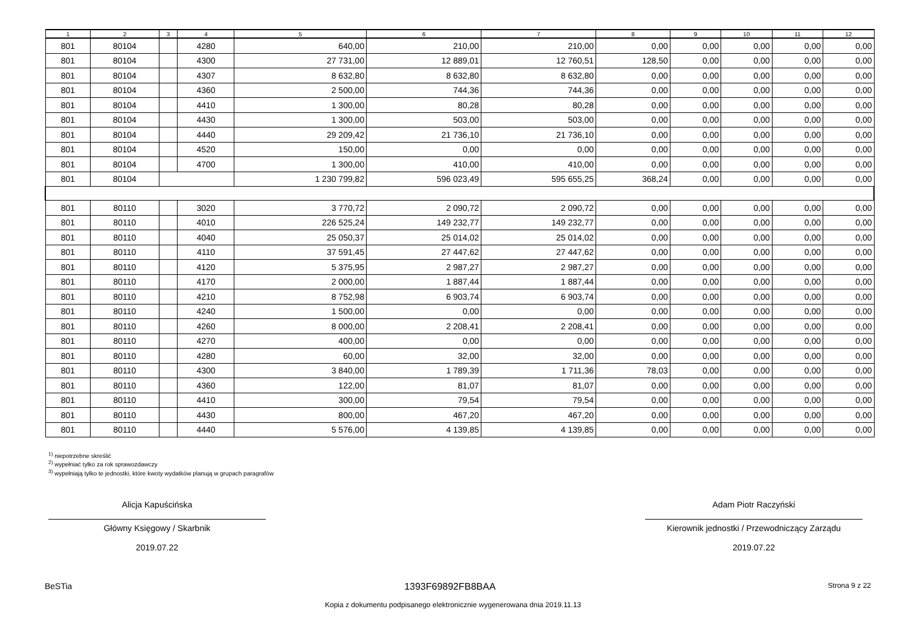| 1 | 2 | 3 | 4 | 5 | 6 | 7 | 8 | 9 | 10 | 11 | 12 |
| --- | --- | --- | --- | --- | --- | --- | --- | --- | --- | --- | --- |
| 801 | 80104 | | 4280 | 640,00 | 210,00 | 210,00 | 0,00 | 0,00 | 0,00 | 0,00 | 0,00 |
| 801 | 80104 | | 4300 | 27 731,00 | 12 889,01 | 12 760,51 | 128,50 | 0,00 | 0,00 | 0,00 | 0,00 |
| 801 | 80104 | | 4307 | 8 632,80 | 8 632,80 | 8 632,80 | 0,00 | 0,00 | 0,00 | 0,00 | 0,00 |
| 801 | 80104 | | 4360 | 2 500,00 | 744,36 | 744,36 | 0,00 | 0,00 | 0,00 | 0,00 | 0,00 |
| 801 | 80104 | | 4410 | 1 300,00 | 80,28 | 80,28 | 0,00 | 0,00 | 0,00 | 0,00 | 0,00 |
| 801 | 80104 | | 4430 | 1 300,00 | 503,00 | 503,00 | 0,00 | 0,00 | 0,00 | 0,00 | 0,00 |
| 801 | 80104 | | 4440 | 29 209,42 | 21 736,10 | 21 736,10 | 0,00 | 0,00 | 0,00 | 0,00 | 0,00 |
| 801 | 80104 | | 4520 | 150,00 | 0,00 | 0,00 | 0,00 | 0,00 | 0,00 | 0,00 | 0,00 |
| 801 | 80104 | | 4700 | 1 300,00 | 410,00 | 410,00 | 0,00 | 0,00 | 0,00 | 0,00 | 0,00 |
| 801 | 80104 | | | 1 230 799,82 | 596 023,49 | 595 655,25 | 368,24 | 0,00 | 0,00 | 0,00 | 0,00 |
| 801 | 80110 | | 3020 | 3 770,72 | 2 090,72 | 2 090,72 | 0,00 | 0,00 | 0,00 | 0,00 | 0,00 |
| 801 | 80110 | | 4010 | 226 525,24 | 149 232,77 | 149 232,77 | 0,00 | 0,00 | 0,00 | 0,00 | 0,00 |
| 801 | 80110 | | 4040 | 25 050,37 | 25 014,02 | 25 014,02 | 0,00 | 0,00 | 0,00 | 0,00 | 0,00 |
| 801 | 80110 | | 4110 | 37 591,45 | 27 447,62 | 27 447,62 | 0,00 | 0,00 | 0,00 | 0,00 | 0,00 |
| 801 | 80110 | | 4120 | 5 375,95 | 2 987,27 | 2 987,27 | 0,00 | 0,00 | 0,00 | 0,00 | 0,00 |
| 801 | 80110 | | 4170 | 2 000,00 | 1 887,44 | 1 887,44 | 0,00 | 0,00 | 0,00 | 0,00 | 0,00 |
| 801 | 80110 | | 4210 | 8 752,98 | 6 903,74 | 6 903,74 | 0,00 | 0,00 | 0,00 | 0,00 | 0,00 |
| 801 | 80110 | | 4240 | 1 500,00 | 0,00 | 0,00 | 0,00 | 0,00 | 0,00 | 0,00 | 0,00 |
| 801 | 80110 | | 4260 | 8 000,00 | 2 208,41 | 2 208,41 | 0,00 | 0,00 | 0,00 | 0,00 | 0,00 |
| 801 | 80110 | | 4270 | 400,00 | 0,00 | 0,00 | 0,00 | 0,00 | 0,00 | 0,00 | 0,00 |
| 801 | 80110 | | 4280 | 60,00 | 32,00 | 32,00 | 0,00 | 0,00 | 0,00 | 0,00 | 0,00 |
| 801 | 80110 | | 4300 | 3 840,00 | 1 789,39 | 1 711,36 | 78,03 | 0,00 | 0,00 | 0,00 | 0,00 |
| 801 | 80110 | | 4360 | 122,00 | 81,07 | 81,07 | 0,00 | 0,00 | 0,00 | 0,00 | 0,00 |
| 801 | 80110 | | 4410 | 300,00 | 79,54 | 79,54 | 0,00 | 0,00 | 0,00 | 0,00 | 0,00 |
| 801 | 80110 | | 4430 | 800,00 | 467,20 | 467,20 | 0,00 | 0,00 | 0,00 | 0,00 | 0,00 |
| 801 | 80110 | | 4440 | 5 576,00 | 4 139,85 | 4 139,85 | 0,00 | 0,00 | 0,00 | 0,00 | 0,00 |
<sup>1)</sup> niepotrzebne skreślić
<sup>2)</sup> wypełniać tylko za rok sprawozdawczy
<sup>3)</sup> wypełniają tylko te jednostki, które kwoty wydatków planują w grupach paragrafów
Alicja Kapuścińska
Główny Księgowy / Skarbnik
2019.07.22
Adam Piotr Raczyński
Kierownik jednostki / Przewodniczący Zarządu
2019.07.22
BeSTia 1393F69892FB8BAA Strona 9 z 22
Kopia z dokumentu podpisanego elektronicznie wygenerowana dnia 2019.11.13